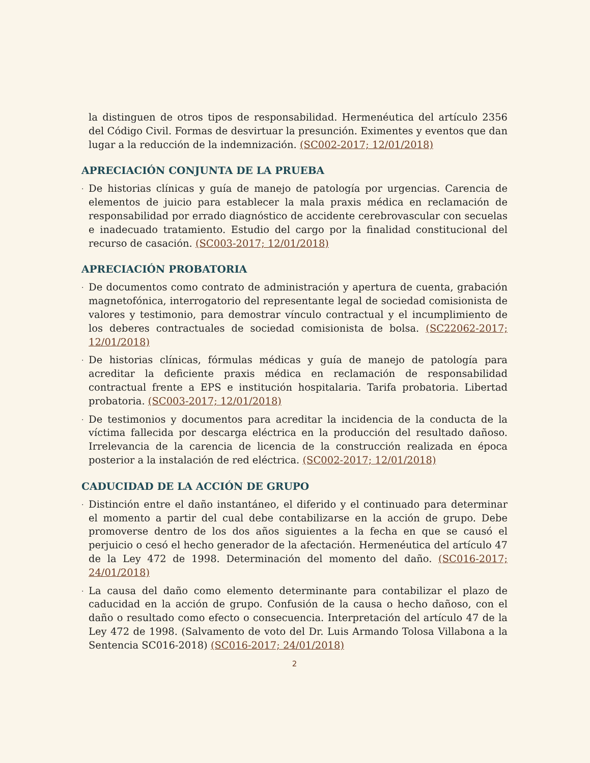la distinguen de otros tipos de responsabilidad. Hermenéutica del artículo 2356 del Código Civil. Formas de desvirtuar la presunción. Eximentes y eventos que dan lugar a la reducción de la indemnización. (SC002-2017; 12/01/2018)
APRECIACIÓN CONJUNTA DE LA PRUEBA
· De historias clínicas y guía de manejo de patología por urgencias. Carencia de elementos de juicio para establecer la mala praxis médica en reclamación de responsabilidad por errado diagnóstico de accidente cerebrovascular con secuelas e inadecuado tratamiento. Estudio del cargo por la finalidad constitucional del recurso de casación. (SC003-2017; 12/01/2018)
APRECIACIÓN PROBATORIA
· De documentos como contrato de administración y apertura de cuenta, grabación magnetofónica, interrogatorio del representante legal de sociedad comisionista de valores y testimonio, para demostrar vínculo contractual y el incumplimiento de los deberes contractuales de sociedad comisionista de bolsa. (SC22062-2017; 12/01/2018)
· De historias clínicas, fórmulas médicas y guía de manejo de patología para acreditar la deficiente praxis médica en reclamación de responsabilidad contractual frente a EPS e institución hospitalaria. Tarifa probatoria. Libertad probatoria. (SC003-2017; 12/01/2018)
· De testimonios y documentos para acreditar la incidencia de la conducta de la víctima fallecida por descarga eléctrica en la producción del resultado dañoso. Irrelevancia de la carencia de licencia de la construcción realizada en época posterior a la instalación de red eléctrica. (SC002-2017; 12/01/2018)
CADUCIDAD DE LA ACCIÓN DE GRUPO
· Distinción entre el daño instantáneo, el diferido y el continuado para determinar el momento a partir del cual debe contabilizarse en la acción de grupo. Debe promoverse dentro de los dos años siguientes a la fecha en que se causó el perjuicio o cesó el hecho generador de la afectación. Hermenéutica del artículo 47 de la Ley 472 de 1998. Determinación del momento del daño. (SC016-2017; 24/01/2018)
· La causa del daño como elemento determinante para contabilizar el plazo de caducidad en la acción de grupo. Confusión de la causa o hecho dañoso, con el daño o resultado como efecto o consecuencia. Interpretación del artículo 47 de la Ley 472 de 1998. (Salvamento de voto del Dr. Luis Armando Tolosa Villabona a la Sentencia SC016-2018) (SC016-2017; 24/01/2018)
2